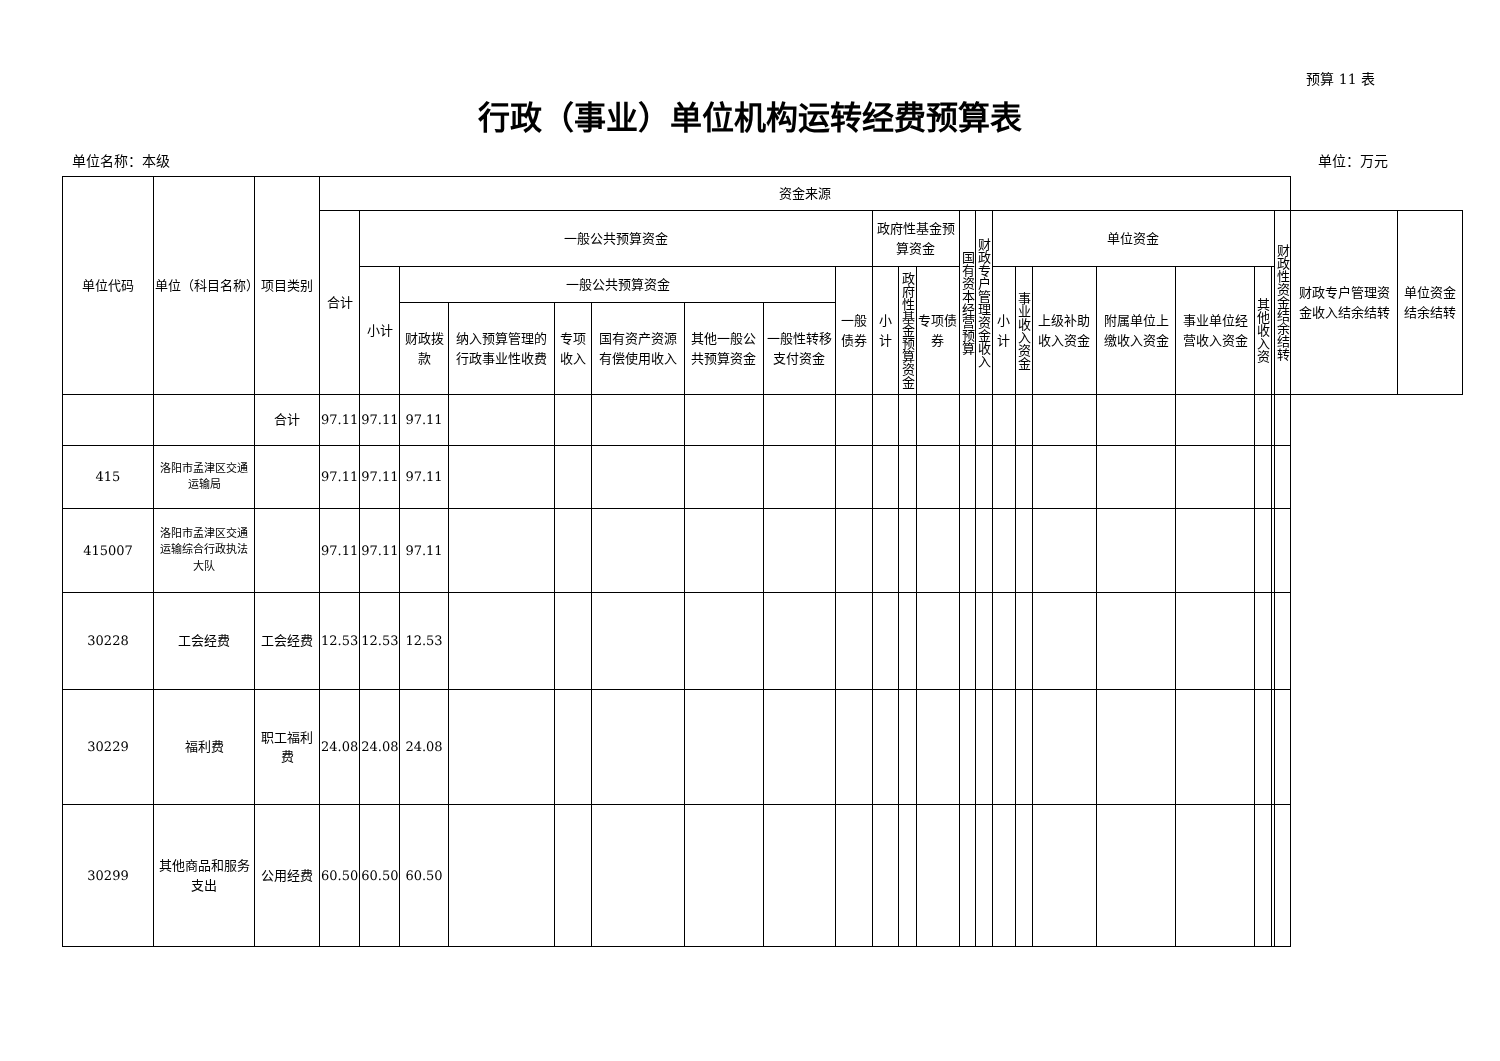预算 11 表
行政（事业）单位机构运转经费预算表
单位名称：本级 单位：万元
| 单位代码 | 单位（科目名称） | 项目类别 | 资金来源 | | | | | | | | | | | | | | | | | | | | | | | |
| --- | --- | --- | --- | --- | --- | --- | --- | --- | --- | --- | --- | --- | --- | --- | --- | --- | --- | --- | --- | --- | --- | --- | --- | --- | --- | --- |
| | | | 合计 | 一般公共预算资金 | | | | | | | | 政府性基金预算资金 | | | 国有资本经营预算 | 财政专户管理资金收入 | 单位资金 | | | | | | | 财政性资金结余结转 | 财政专户管理资金收入结余结转 | 单位资金结余结转 |
| | | | | 小计 | 一般公共预算资金 | | | | | | 一般债券 | 小计 | 政府性基金预算资金 | 专项债券 | | | 小计 | 事业收入资金 | 上级补助收入资金 | 附属单位上缴收入资金 | 事业单位经营收入资金 | 其他收入资 | | | | |
| | | | | | 财政拨款 | 纳入预算管理的行政事业性收费 | 专项收入 | 国有资产资源有偿使用收入 | 其他一般公共预算资金 | 一般性转移支付资金 | | | | | | | | | | | | | | | | |
| | | 合计 | 97.11 | 97.11 | 97.11 | | | | | | | | | | | | | | | | | | | | | |
| 415 | 洛阳市孟津区交通运输局 | | 97.11 | 97.11 | 97.11 | | | | | | | | | | | | | | | | | | | | | |
| 415007 | 洛阳市孟津区交通运输综合行政执法大队 | | 97.11 | 97.11 | 97.11 | | | | | | | | | | | | | | | | | | | | | |
| 30228 | 工会经费 | 工会经费 | 12.53 | 12.53 | 12.53 | | | | | | | | | | | | | | | | | | | | | |
| 30229 | 福利费 | 职工福利费 | 24.08 | 24.08 | 24.08 | | | | | | | | | | | | | | | | | | | | | |
| 30299 | 其他商品和服务支出 | 公用经费 | 60.50 | 60.50 | 60.50 | | | | | | | | | | | | | | | | | | | | | |